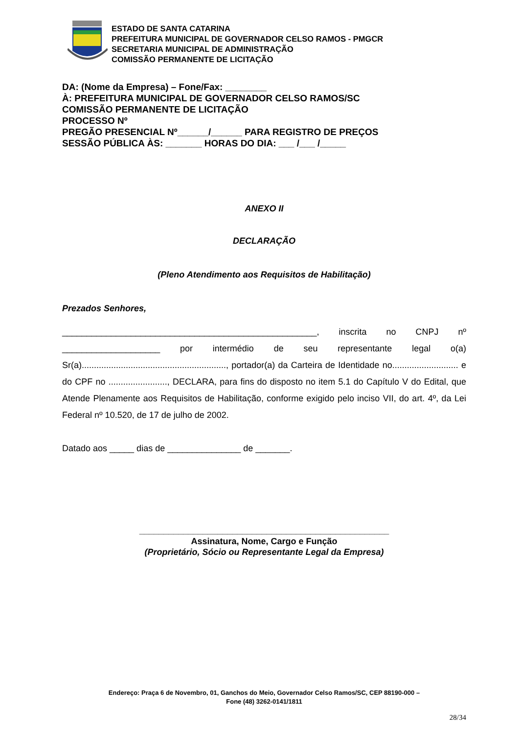ESTADO DE SANTA CATARINA
PREFEITURA MUNICIPAL DE GOVERNADOR CELSO RAMOS - PMGCR
SECRETARIA MUNICIPAL DE ADMINISTRAÇÃO
COMISSÃO PERMANENTE DE LICITAÇÃO
DA: (Nome da Empresa) – Fone/Fax: ________
À: PREFEITURA MUNICIPAL DE GOVERNADOR CELSO RAMOS/SC
COMISSÃO PERMANENTE DE LICITAÇÃO
PROCESSO Nº
PREGÃO PRESENCIAL Nº______/______ PARA REGISTRO DE PREÇOS
SESSÃO PÚBLICA ÀS: _______ HORAS DO DIA: ___ /___ /_____
ANEXO II
DECLARAÇÃO
(Pleno Atendimento aos Requisitos de Habilitação)
Prezados Senhores,
____________________________________________________, inscrita no CNPJ nº ____________________ por intermédio de seu representante legal o(a) Sr(a)..........................................................., portador(a) da Carteira de Identidade no........................... e do CPF no ........................, DECLARA, para fins do disposto no item 5.1 do Capítulo V do Edital, que Atende Plenamente aos Requisitos de Habilitação, conforme exigido pelo inciso VII, do art. 4º, da Lei Federal nº 10.520, de 17 de julho de 2002.
Datado aos _____ dias de _______________ de _______.
___________________________________________________
Assinatura, Nome, Cargo e Função
(Proprietário, Sócio ou Representante Legal da Empresa)
Endereço: Praça 6 de Novembro, 01, Ganchos do Meio, Governador Celso Ramos/SC, CEP 88190-000 –
Fone (48) 3262-0141/1811
28/34